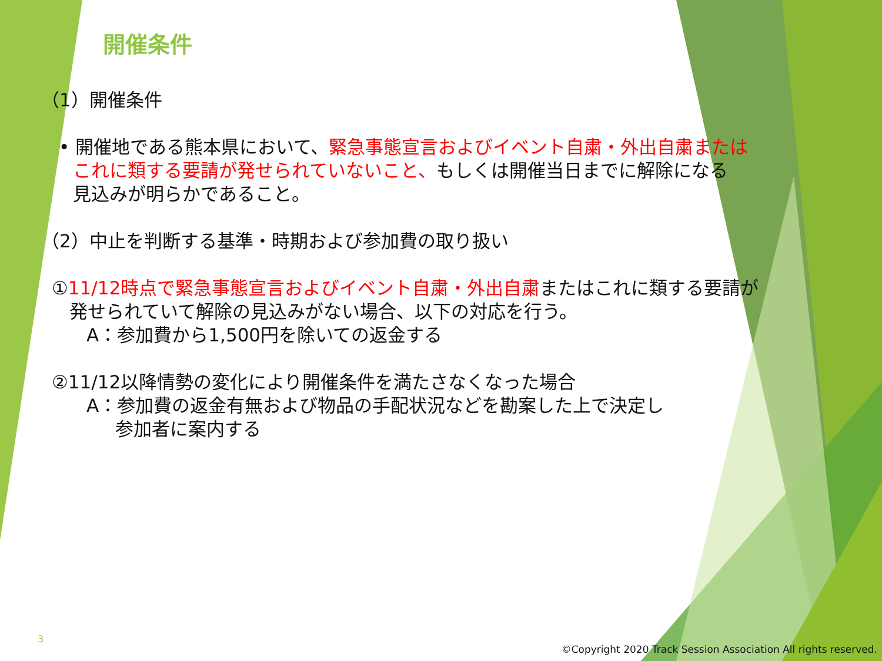開催条件
（1）開催条件
• 開催地である熊本県において、緊急事態宣言およびイベント自粛・外出自粛または
これに類する要請が発せられていないこと、もしくは開催当日までに解除になる
見込みが明らかであること。
（2）中止を判断する基準・時期および参加費の取り扱い
①11/12時点で緊急事態宣言およびイベント自粛・外出自粛またはこれに類する要請が
発せられていて解除の見込みがない場合、以下の対応を行う。
A：参加費から1,500円を除いての返金する
②11/12以降情勢の変化により開催条件を満たさなくなった場合
A：参加費の返金有無および物品の手配状況などを勘案した上で決定し
参加者に案内する
3
©Copyright 2020 Track Session Association All rights reserved.